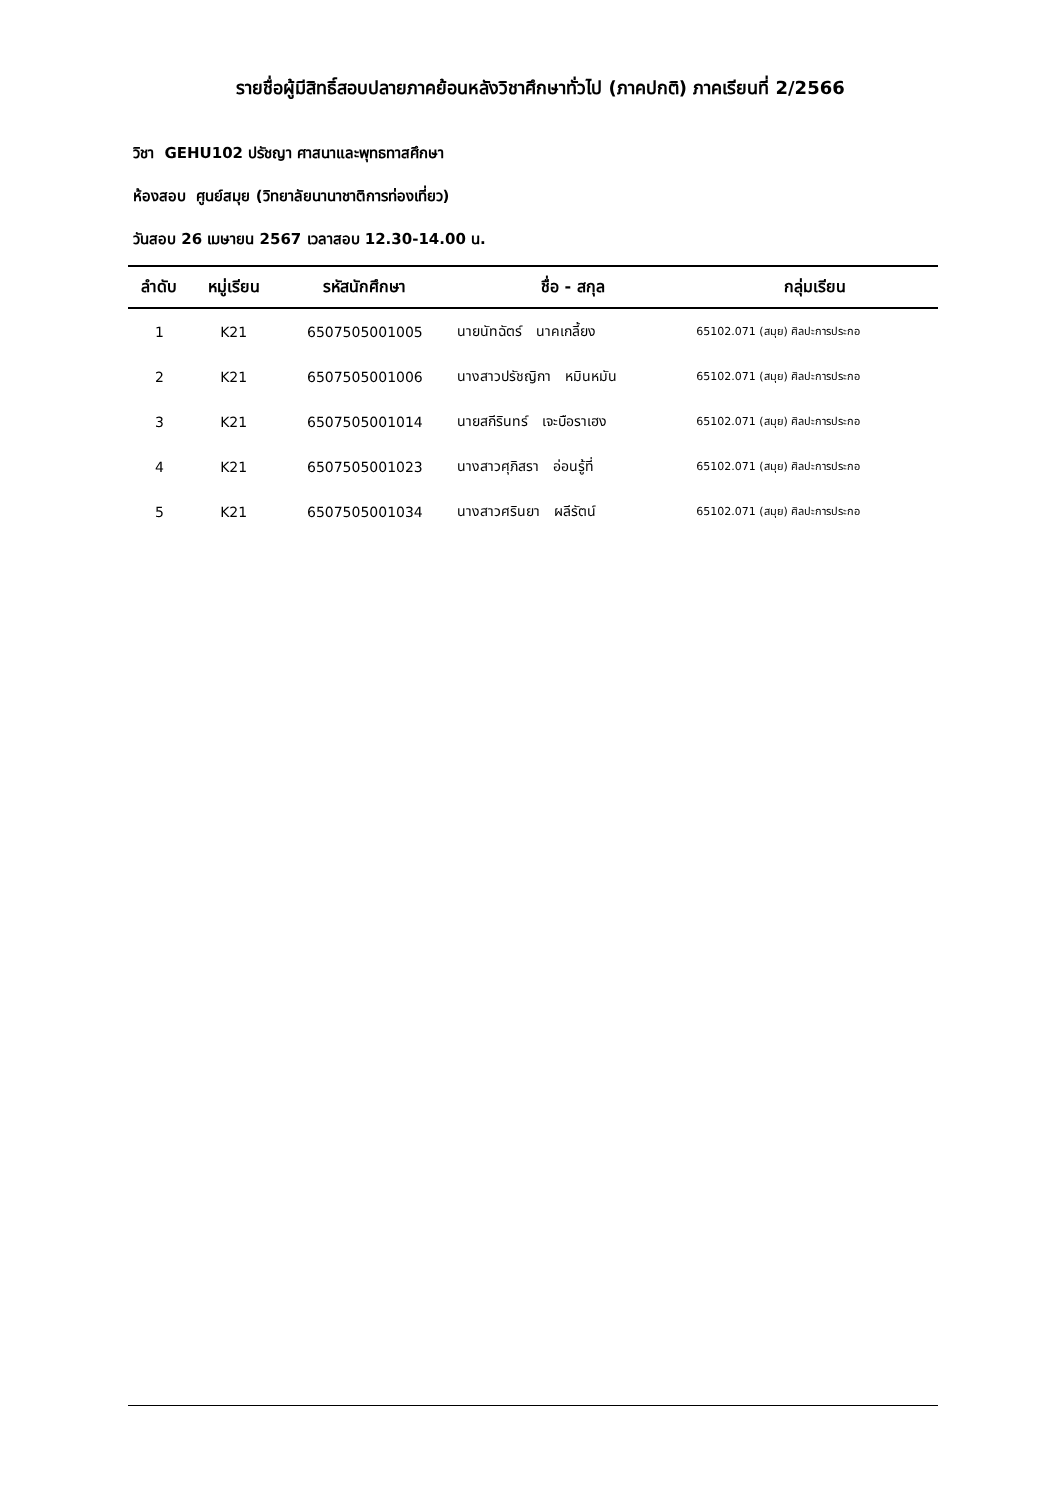รายชื่อผู้มีสิทธิ์สอบปลายภาคย้อนหลังวิชาศึกษาทั่วไป (ภาคปกติ) ภาคเรียนที่ 2/2566
วิชา GEHU102 ปรัชญา ศาสนาและพุทธทาสศึกษา
ห้องสอบ ศูนย์สมุย (วิทยาลัยนานาชาติการท่องเที่ยว)
วันสอบ 26 เมษายน 2567 เวลาสอบ 12.30-14.00 น.
| ลำดับ | หมู่เรียน | รหัสนักศึกษา | ชื่อ - สกุล | กลุ่มเรียน |
| --- | --- | --- | --- | --- |
| 1 | K21 | 6507505001005 | นายนัทฉัตร์ นาคเกลี้ยง | 65102.071 (สมุย) ศิลปะการประกอ |
| 2 | K21 | 6507505001006 | นางสาวปรัชญิกา หมินหมัน | 65102.071 (สมุย) ศิลปะการประกอ |
| 3 | K21 | 6507505001014 | นายสกีรินทร์ เจะบือราเฮง | 65102.071 (สมุย) ศิลปะการประกอ |
| 4 | K21 | 6507505001023 | นางสาวศุภิสรา อ่อนรู้ที่ | 65102.071 (สมุย) ศิลปะการประกอ |
| 5 | K21 | 6507505001034 | นางสาวศรินยา ผลีรัตน์ | 65102.071 (สมุย) ศิลปะการประกอ |